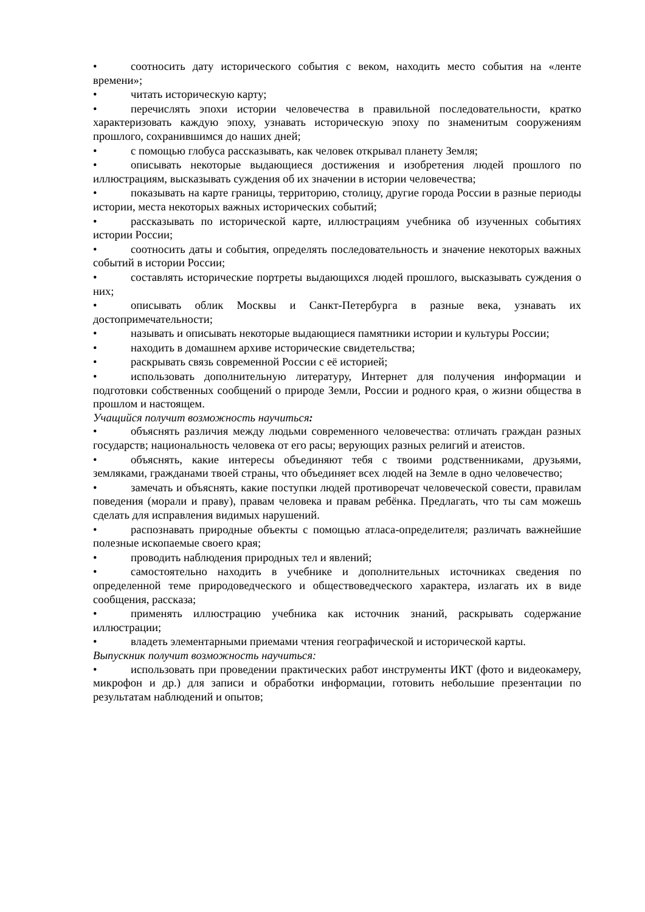• соотносить дату исторического события с веком, находить место события на «ленте времени»;
• читать историческую карту;
• перечислять эпохи истории человечества в правильной последовательности, кратко характеризовать каждую эпоху, узнавать историческую эпоху по знаменитым сооружениям прошлого, сохранившимся до наших дней;
• с помощью глобуса рассказывать, как человек открывал планету Земля;
• описывать некоторые выдающиеся достижения и изобретения людей прошлого по иллюстрациям, высказывать суждения об их значении в истории человечества;
• показывать на карте границы, территорию, столицу, другие города России в разные периоды истории, места некоторых важных исторических событий;
• рассказывать по исторической карте, иллюстрациям учебника об изученных событиях истории России;
• соотносить даты и события, определять последовательность и значение некоторых важных событий в истории России;
• составлять исторические портреты выдающихся людей прошлого, высказывать суждения о них;
• описывать облик Москвы и Санкт-Петербурга в разные века, узнавать их достопримечательности;
• называть и описывать некоторые выдающиеся памятники истории и культуры России;
• находить в домашнем архиве исторические свидетельства;
• раскрывать связь современной России с её историей;
• использовать дополнительную литературу, Интернет для получения информации и подготовки собственных сообщений о природе Земли, России и родного края, о жизни общества в прошлом и настоящем.
Учащийся получит возможность научиться:
• объяснять различия между людьми современного человечества: отличать граждан разных государств; национальность человека от его расы; верующих разных религий и атеистов.
• объяснять, какие интересы объединяют тебя с твоими родственниками, друзьями, земляками, гражданами твоей страны, что объединяет всех людей на Земле в одно человечество;
• замечать и объяснять, какие поступки людей противоречат человеческой совести, правилам поведения (морали и праву), правам человека и правам ребёнка. Предлагать, что ты сам можешь сделать для исправления видимых нарушений.
• распознавать природные объекты с помощью атласа-определителя; различать важнейшие полезные ископаемые своего края;
• проводить наблюдения природных тел и явлений;
• самостоятельно находить в учебнике и дополнительных источниках сведения по определенной теме природоведческого и обществоведческого характера, излагать их в виде сообщения, рассказа;
• применять иллюстрацию учебника как источник знаний, раскрывать содержание иллюстрации;
• владеть элементарными приемами чтения географической и исторической карты.
Выпускник получит возможность научиться:
• использовать при проведении практических работ инструменты ИКТ (фото и видеокамеру, микрофон и др.) для записи и обработки информации, готовить небольшие презентации по результатам наблюдений и опытов;